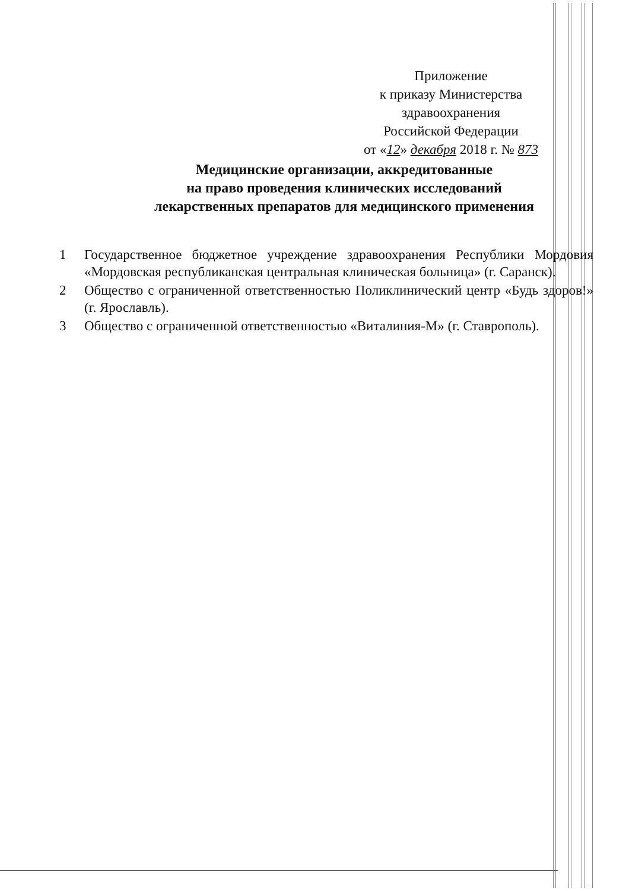Приложение
к приказу Министерства
здравоохранения
Российской Федерации
от «12» декабря 2018 г. № 873
Медицинские организации, аккредитованные
на право проведения клинических исследований
лекарственных препаратов для медицинского применения
1 Государственное бюджетное учреждение здравоохранения Республики Мордовия «Мордовская республиканская центральная клиническая больница» (г. Саранск).
2 Общество с ограниченной ответственностью Поликлинический центр «Будь здоров!» (г. Ярославль).
3 Общество с ограниченной ответственностью «Виталиния-М» (г. Ставрополь).